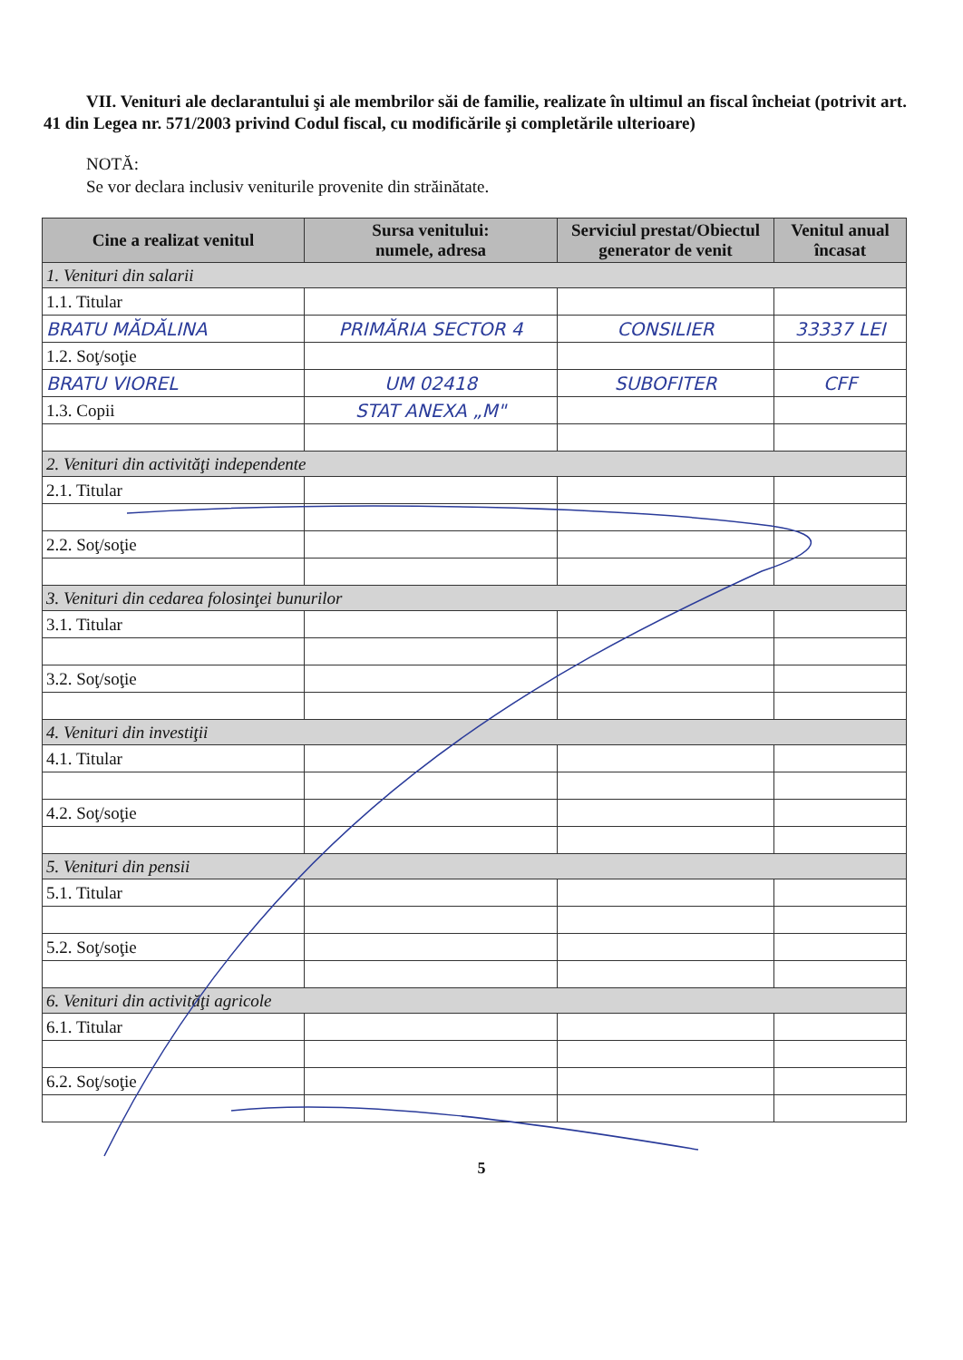VII. Venituri ale declarantului şi ale membrilor săi de familie, realizate în ultimul an fiscal încheiat (potrivit art. 41 din Legea nr. 571/2003 privind Codul fiscal, cu modificările şi completările ulterioare)
NOTĂ:
Se vor declara inclusiv veniturile provenite din străinătate.
| Cine a realizat venitul | Sursa venitului: numele, adresa | Serviciul prestat/Obiectul generator de venit | Venitul anual încasat |
| --- | --- | --- | --- |
| 1. Venituri din salarii | | | |
| 1.1. Titular | | | |
| BRATU MĂDĂLINA | PRIMĂRIA SECTOR 4 | CONSILIER | 33337 LEI |
| 1.2. Soţ/soţie | | | |
| BRATU VIOREL | UM 02418 | SUBOFITER | CFF |
| 1.3. Copii | STAT ANEXA „M" | | |
| 2. Venituri din activităţi independente | | | |
| 2.1. Titular | | | |
| 2.2. Soţ/soţie | | | |
| 3. Venituri din cedarea folosinţei bunurilor | | | |
| 3.1. Titular | | | |
| 3.2. Soţ/soţie | | | |
| 4. Venituri din investiţii | | | |
| 4.1. Titular | | | |
| 4.2. Soţ/soţie | | | |
| 5. Venituri din pensii | | | |
| 5.1. Titular | | | |
| 5.2. Soţ/soţie | | | |
| 6. Venituri din activităţi agricole | | | |
| 6.1. Titular | | | |
| 6.2. Soţ/soţie | | | |
5